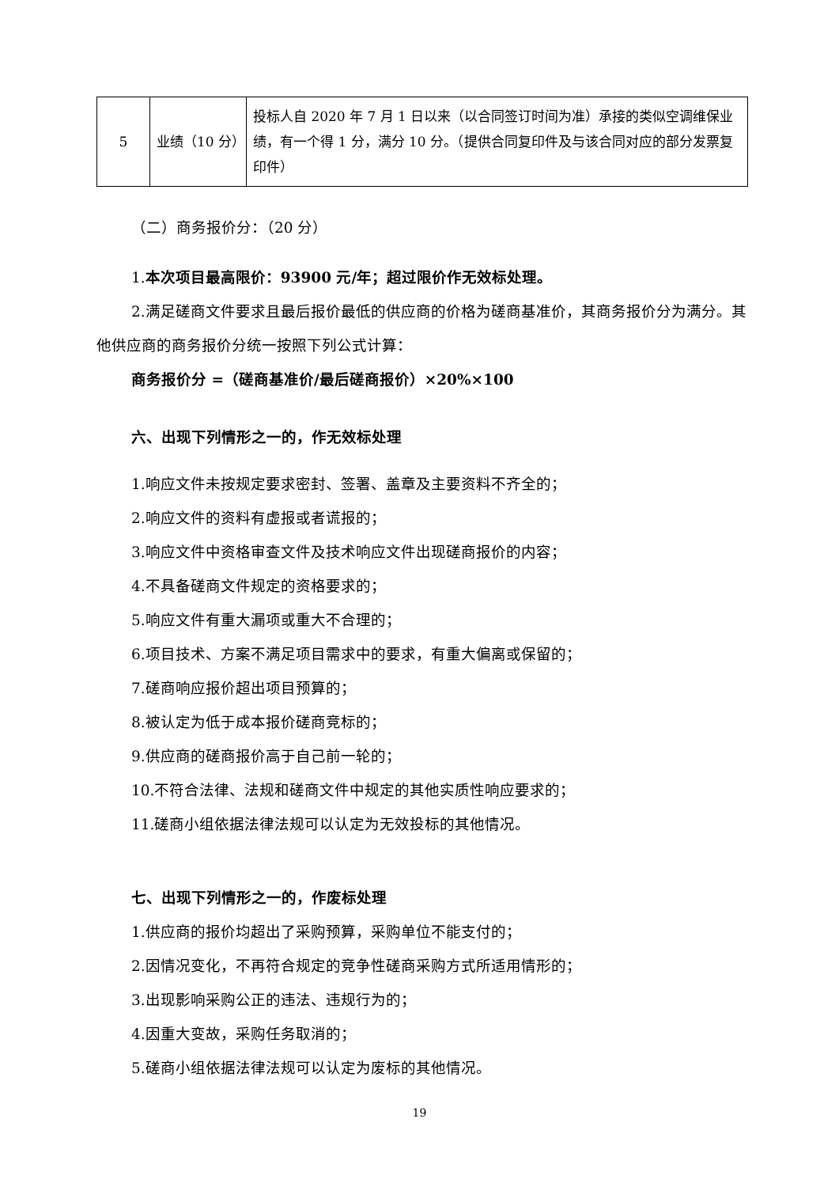| 5 | 业绩（10 分） | 投标人自 2020 年 7 月 1 日以来（以合同签订时间为准）承接的类似空调维保业绩，有一个得 1 分，满分 10 分。（提供合同复印件及与该合同对应的部分发票复印件） |
（二）商务报价分：（20 分）
1.本次项目最高限价：93900 元/年；超过限价作无效标处理。
2.满足磋商文件要求且最后报价最低的供应商的价格为磋商基准价，其商务报价分为满分。其他供应商的商务报价分统一按照下列公式计算：
商务报价分 =（磋商基准价/最后磋商报价）×20%×100
六、出现下列情形之一的，作无效标处理
1.响应文件未按规定要求密封、签署、盖章及主要资料不齐全的；
2.响应文件的资料有虚报或者谎报的；
3.响应文件中资格审查文件及技术响应文件出现磋商报价的内容；
4.不具备磋商文件规定的资格要求的；
5.响应文件有重大漏项或重大不合理的；
6.项目技术、方案不满足项目需求中的要求，有重大偏离或保留的；
7.磋商响应报价超出项目预算的；
8.被认定为低于成本报价磋商竞标的；
9.供应商的磋商报价高于自己前一轮的；
10.不符合法律、法规和磋商文件中规定的其他实质性响应要求的；
11.磋商小组依据法律法规可以认定为无效投标的其他情况。
七、出现下列情形之一的，作废标处理
1.供应商的报价均超出了采购预算，采购单位不能支付的；
2.因情况变化，不再符合规定的竞争性磋商采购方式所适用情形的；
3.出现影响采购公正的违法、违规行为的；
4.因重大变故，采购任务取消的；
5.磋商小组依据法律法规可以认定为废标的其他情况。
19